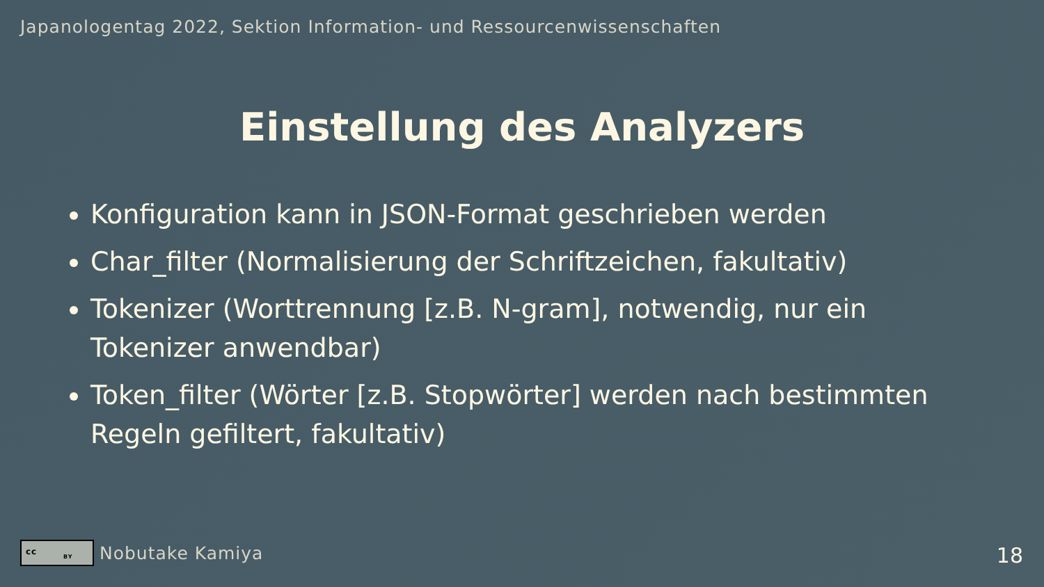Japanologentag 2022, Sektion Information- und Ressourcenwissenschaften
Einstellung des Analyzers
Konfiguration kann in JSON-Format geschrieben werden
Char_filter (Normalisierung der Schriftzeichen, fakultativ)
Tokenizer (Worttrennung [z.B. N-gram], notwendig, nur ein Tokenizer anwendbar)
Token_filter (Wörter [z.B. Stopwörter] werden nach bestimmten Regeln gefiltert, fakultativ)
cc
BY
Nobutake Kamiya
18